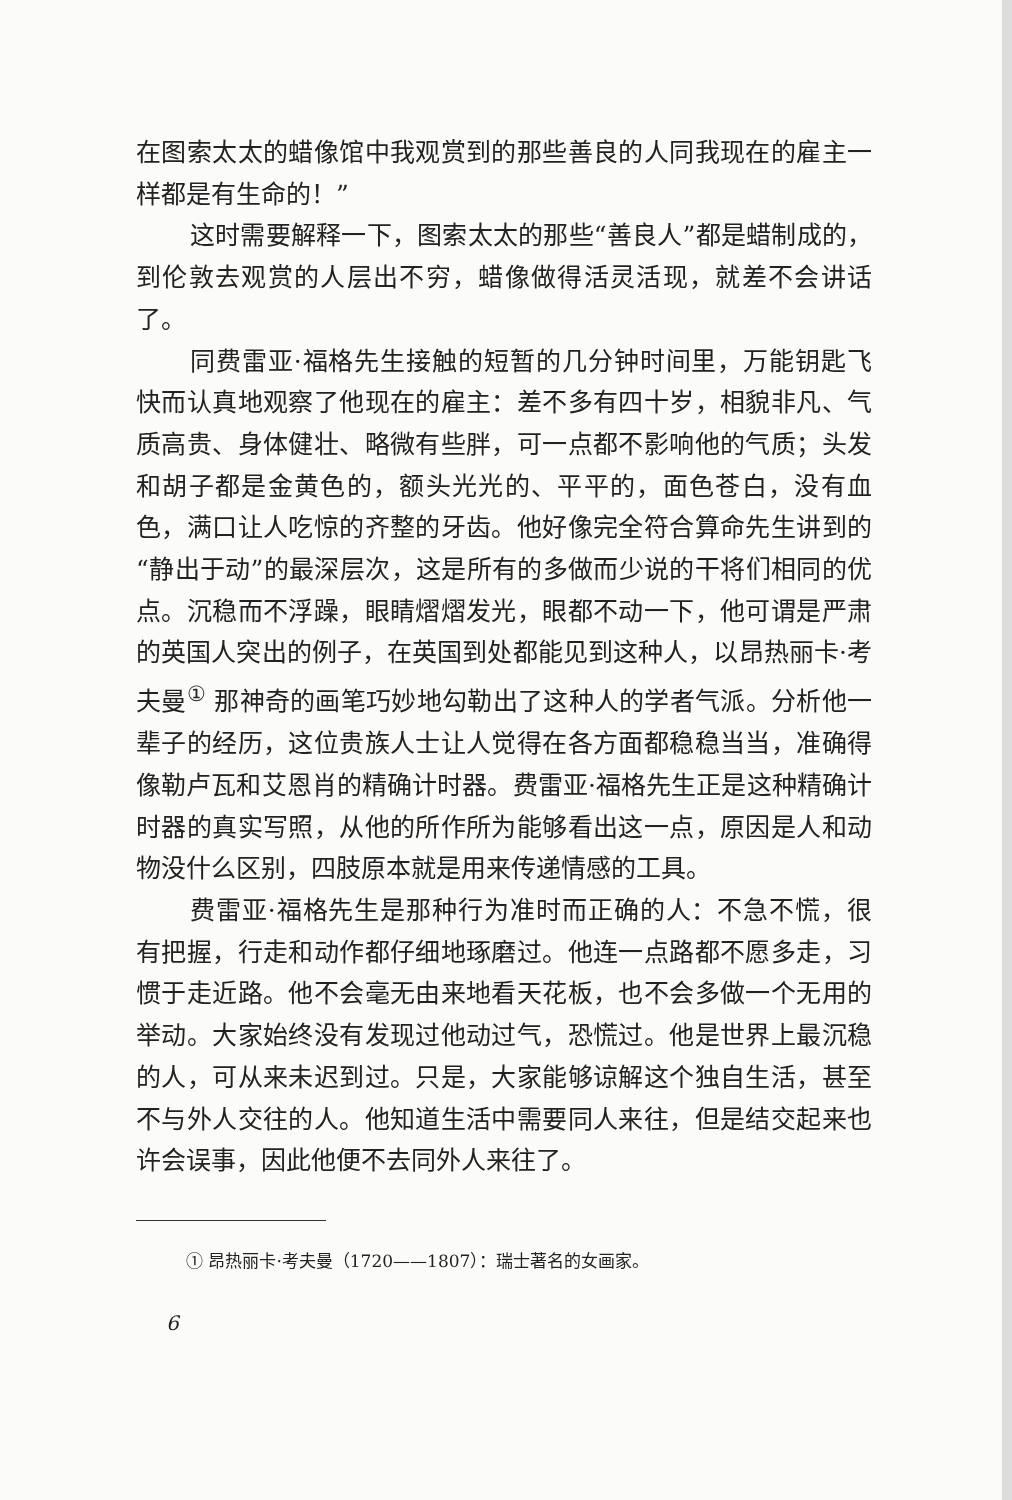在图索太太的蜡像馆中我观赏到的那些善良的人同我现在的雇主一样都是有生命的！”
这时需要解释一下，图索太太的那些“善良人”都是蜡制成的，到伦敦去观赏的人层出不穷，蜡像做得活灵活现，就差不会讲话了。
同费雷亚·福格先生接触的短暂的几分钟时间里，万能钥匙飞快而认真地观察了他现在的雇主：差不多有四十岁，相貌非凡、气质高贵、身体健壮、略微有些胖，可一点都不影响他的气质；头发和胡子都是金黄色的，额头光光的、平平的，面色苍白，没有血色，满口让人吃惊的齐整的牙齿。他好像完全符合算命先生讲到的“静出于动”的最深层次，这是所有的多做而少说的干将们相同的优点。沉稳而不浮躁，眼睛熠熠发光，眼都不动一下，他可谓是严肃的英国人突出的例子，在英国到处都能见到这种人，以昂热丽卡·考夫曼<sup>①</sup> 那神奇的画笔巧妙地勾勒出了这种人的学者气派。分析他一辈子的经历，这位贵族人士让人觉得在各方面都稳稳当当，准确得像勒卢瓦和艾恩肖的精确计时器。费雷亚·福格先生正是这种精确计时器的真实写照，从他的所作所为能够看出这一点，原因是人和动物没什么区别，四肢原本就是用来传递情感的工具。
费雷亚·福格先生是那种行为准时而正确的人：不急不慌，很有把握，行走和动作都仔细地琢磨过。他连一点路都不愿多走，习惯于走近路。他不会毫无由来地看天花板，也不会多做一个无用的举动。大家始终没有发现过他动过气，恐慌过。他是世界上最沉稳的人，可从来未迟到过。只是，大家能够谅解这个独自生活，甚至不与外人交往的人。他知道生活中需要同人来往，但是结交起来也许会误事，因此他便不去同外人来往了。
① 昂热丽卡·考夫曼（1720——1807）：瑞士著名的女画家。
6